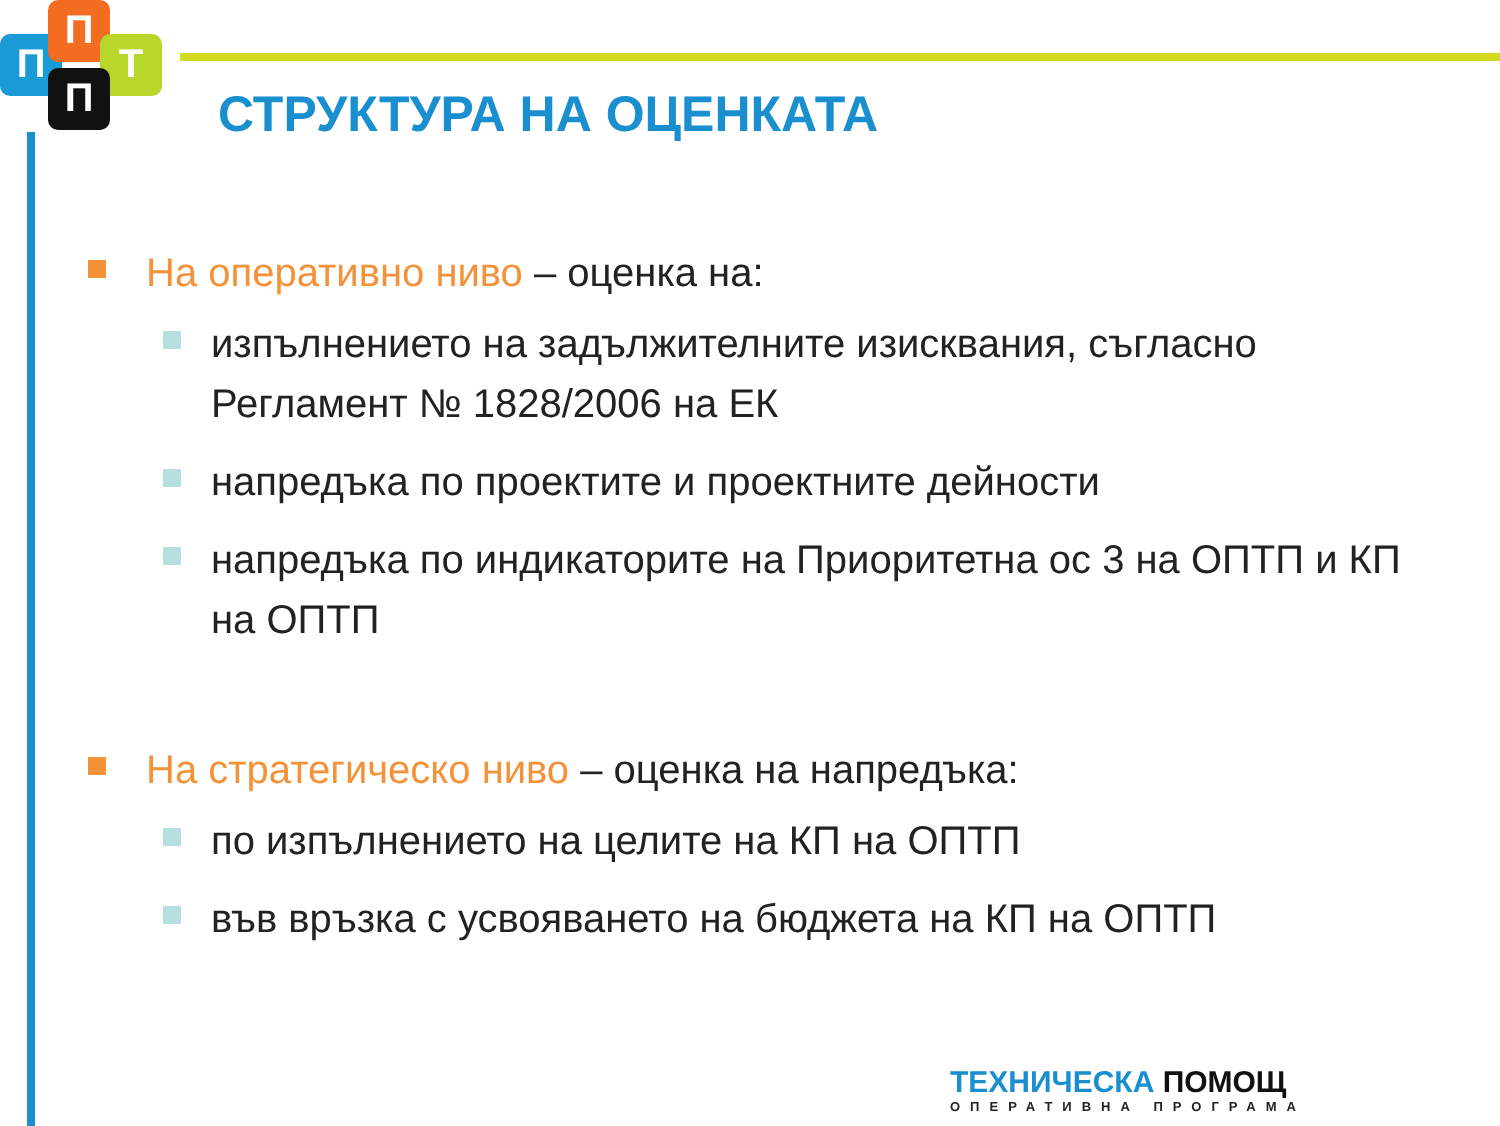П
П
Т
П СТРУКТУРА НА ОЦЕНКАТА
На оперативно ниво – оценка на:
изпълнението на задължителните изисквания, съгласно Регламент № 1828/2006 на ЕК
напредъка по проектите и проектните дейности
напредъка по индикаторите на Приоритетна ос 3 на ОПТП и КП на ОПТП
На стратегическо ниво – оценка на напредъка:
по изпълнението на целите на КП на ОПТП
във връзка с усвояването на бюджета на КП на ОПТП
ТЕХНИЧЕСКА ПОМОЩ
ОПЕРАТИВНА ПРОГРАМА